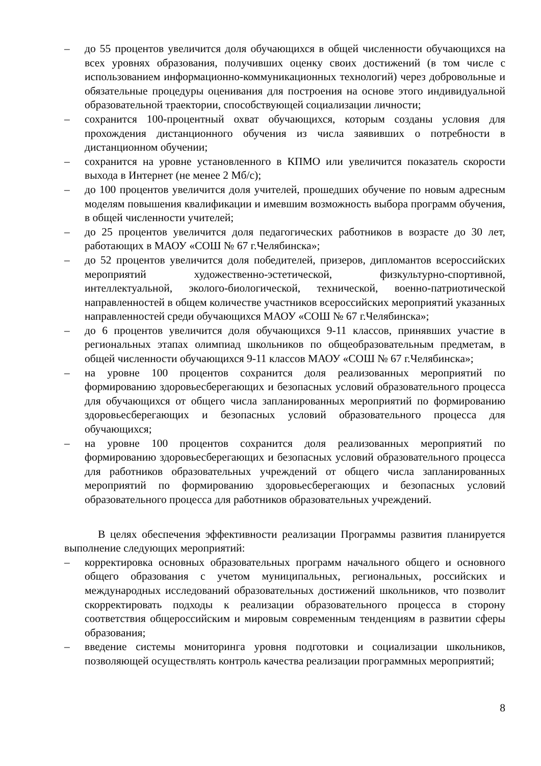– до 55 процентов увеличится доля обучающихся в общей численности обучающихся на всех уровнях образования, получивших оценку своих достижений (в том числе с использованием информационно-коммуникационных технологий) через добровольные и обязательные процедуры оценивания для построения на основе этого индивидуальной образовательной траектории, способствующей социализации личности;
– сохранится 100-процентный охват обучающихся, которым созданы условия для прохождения дистанционного обучения из числа заявивших о потребности в дистанционном обучении;
– сохранится на уровне установленного в КПМО или увеличится показатель скорости выхода в Интернет (не менее 2 Мб/с);
– до 100 процентов увеличится доля учителей, прошедших обучение по новым адресным моделям повышения квалификации и имевшим возможность выбора программ обучения, в общей численности учителей;
– до 25 процентов увеличится доля педагогических работников в возрасте до 30 лет, работающих в МАОУ «СОШ № 67 г.Челябинска»;
– до 52 процентов увеличится доля победителей, призеров, дипломантов всероссийских мероприятий художественно-эстетической, физкультурно-спортивной, интеллектуальной, эколого-биологической, технической, военно-патриотической направленностей в общем количестве участников всероссийских мероприятий указанных направленностей среди обучающихся МАОУ «СОШ № 67 г.Челябинска»;
– до 6 процентов увеличится доля обучающихся 9-11 классов, принявших участие в региональных этапах олимпиад школьников по общеобразовательным предметам, в общей численности обучающихся 9-11 классов МАОУ «СОШ № 67 г.Челябинска»;
– на уровне 100 процентов сохранится доля реализованных мероприятий по формированию здоровьесберегающих и безопасных условий образовательного процесса для обучающихся от общего числа запланированных мероприятий по формированию здоровьесберегающих и безопасных условий образовательного процесса для обучающихся;
– на уровне 100 процентов сохранится доля реализованных мероприятий по формированию здоровьесберегающих и безопасных условий образовательного процесса для работников образовательных учреждений от общего числа запланированных мероприятий по формированию здоровьесберегающих и безопасных условий образовательного процесса для работников образовательных учреждений.
В целях обеспечения эффективности реализации Программы развития планируется выполнение следующих мероприятий:
– корректировка основных образовательных программ начального общего и основного общего образования с учетом муниципальных, региональных, российских и международных исследований образовательных достижений школьников, что позволит скорректировать подходы к реализации образовательного процесса в сторону соответствия общероссийским и мировым современным тенденциям в развитии сферы образования;
– введение системы мониторинга уровня подготовки и социализации школьников, позволяющей осуществлять контроль качества реализации программных мероприятий;
8